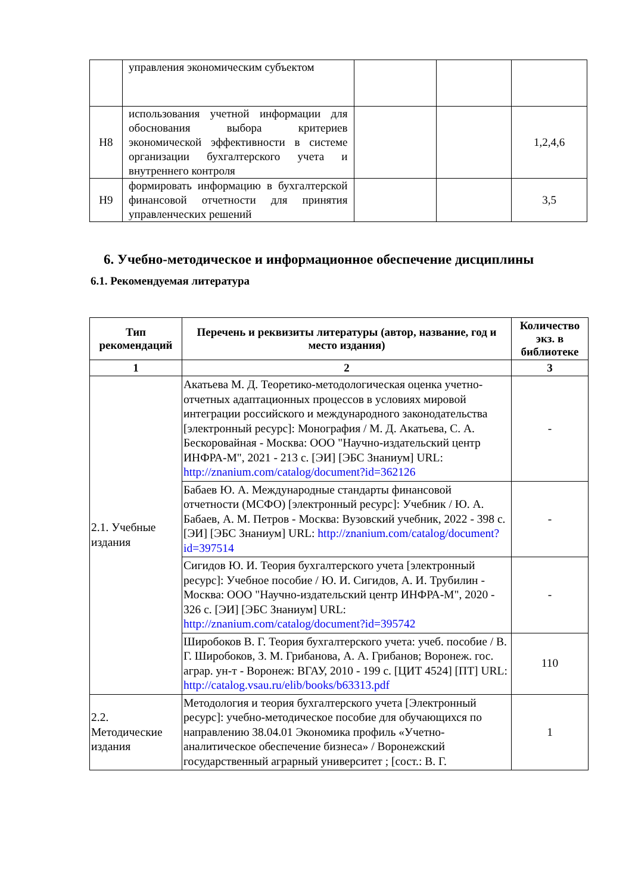| | управления экономическим субъектом | | | |
| Н8 | использования учетной информации для обоснования выбора критериев экономической эффективности в системе организации бухгалтерского учета и внутреннего контроля | | | 1,2,4,6 |
| Н9 | формировать информацию в бухгалтерской финансовой отчетности для принятия управленческих решений | | | 3,5 |
6. Учебно-методическое и информационное обеспечение дисциплины
6.1. Рекомендуемая литература
| Тип рекомендаций | Перечень и реквизиты литературы (автор, название, год и место издания) | Количество экз. в библиотеке |
| --- | --- | --- |
| 1 | 2 | 3 |
| 2.1. Учебные издания | Акатьева М. Д. Теоретико-методологическая оценка учетно-отчетных адаптационных процессов в условиях мировой интеграции российского и международного законодательства [электронный ресурс]: Монография / М. Д. Акатьева, С. А. Бескоровайная - Москва: ООО "Научно-издательский центр ИНФРА-М", 2021 - 213 с. [ЭИ] [ЭБС Знаниум] URL: http://znanium.com/catalog/document?id=362126 | - |
| | Бабаев Ю. А. Международные стандарты финансовой отчетности (МСФО) [электронный ресурс]: Учебник / Ю. А. Бабаев, А. М. Петров - Москва: Вузовский учебник, 2022 - 398 с. [ЭИ] [ЭБС Знаниум] URL: http://znanium.com/catalog/document?id=397514 | - |
| | Сигидов Ю. И. Теория бухгалтерского учета [электронный ресурс]: Учебное пособие / Ю. И. Сигидов, А. И. Трубилин - Москва: ООО "Научно-издательский центр ИНФРА-М", 2020 - 326 с. [ЭИ] [ЭБС Знаниум] URL: http://znanium.com/catalog/document?id=395742 | - |
| | Широбоков В. Г. Теория бухгалтерского учета: учеб. пособие / В. Г. Широбоков, З. М. Грибанова, А. А. Грибанов; Воронеж. гос. аграр. ун-т - Воронеж: ВГАУ, 2010 - 199 с. [ЦИТ 4524] [ПТ] URL: http://catalog.vsau.ru/elib/books/b63313.pdf | 110 |
| 2.2. Методические издания | Методология и теория бухгалтерского учета [Электронный ресурс]: учебно-методическое пособие для обучающихся по направлению 38.04.01 Экономика профиль «Учетно-аналитическое обеспечение бизнеса» / Воронежский государственный аграрный университет ; [сост.: В. Г. | 1 |